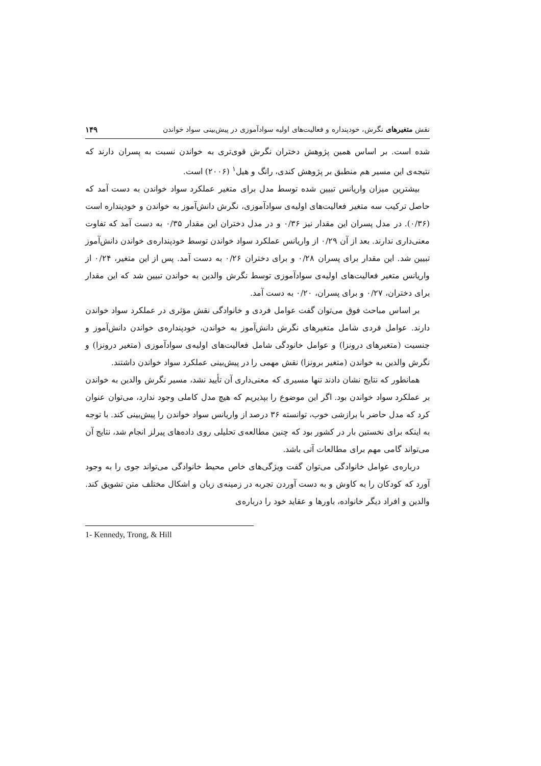نقش متغیرهای نگرش، خودپنداره و فعالیت‌های اولیه سوادآموزی در پیش‌بینی سواد خواندن ۱۴۹
شده است. بر اساس همین پژوهش دختران نگرش قوی‌تری به خواندن نسبت به پسران دارند که نتیجه‌ی این مسیر هم منطبق بر پژوهش کندی، رانگ و هیل<sup>۱</sup> (۲۰۰۶) است.
بیشترین میزان واریانس تبیین شده توسط مدل برای متغیر عملکرد سواد خواندن به دست آمد که حاصل ترکیب سه متغیر فعالیت‌های اولیه‌ی سوادآموزی، نگرش دانش‌آموز به خواندن و خودپنداره است (۰/۳۶). در مدل پسران این مقدار نیز ۰/۳۶ و در مدل دختران این مقدار ۰/۳۵ به دست آمد که تفاوت معنی‌داری ندارند. بعد از آن ۰/۲۹ از واریانس عملکرد سواد خواندن توسط خودپنداره‌ی خواندن دانش‌آموز تبیین شد. این مقدار برای پسران ۰/۲۸ و برای دختران ۰/۲۶ به دست آمد. پس از این متغیر، ۰/۲۴ از واریانس متغیر فعالیت‌های اولیه‌ی سوادآموزی توسط نگرش والدین به خواندن تبیین شد که این مقدار برای دختران، ۰/۲۷ و برای پسران، ۰/۲۰ به دست آمد.
بر اساس مباحث فوق می‌توان گفت عوامل فردی و خانوادگی نقش مؤثری در عملکرد سواد خواندن دارند. عوامل فردی شامل متغیرهای نگرش دانش‌آموز به خواندن، خودپنداره‌ی خواندن دانش‌آموز و جنسیت (متغیرهای درونزا) و عوامل خانودگی شامل فعالیت‌های اولیه‌ی سوادآموزی (متغیر درونزا) و نگرش والدین به خواندن (متغیر برونزا) نقش مهمی را در پیش‌بینی عملکرد سواد خواندن داشتند.
همانطور که نتایج نشان دادند تنها مسیری که معنی‌داری آن تأیید نشد، مسیر نگرش والدین به خواندن بر عملکرد سواد خواندن بود. اگر این موضوع را بپذیریم که هیچ مدل کاملی وجود ندارد، می‌توان عنوان کرد که مدل حاضر با برازشی خوب، توانسته ۳۶ درصد از واریانس سواد خواندن را پیش‌بینی کند. با توجه به اینکه برای نخستین بار در کشور بود که چنین مطالعه‌ی تحلیلی روی داده‌های پیرلز انجام شد، نتایج آن می‌تواند گامی مهم برای مطالعات آتی باشد.
درباره‌ی عوامل خانوادگی می‌توان گفت ویژگی‌های خاص محیط خانوادگی می‌تواند جوی را به وجود آورد که کودکان را به کاوش و به دست آوردن تجربه در زمینه‌ی زبان و اشکال مختلف متن تشویق کند. والدین و افراد دیگر خانواده، باورها و عقاید خود را درباره‌ی
1- Kennedy, Trong, & Hill